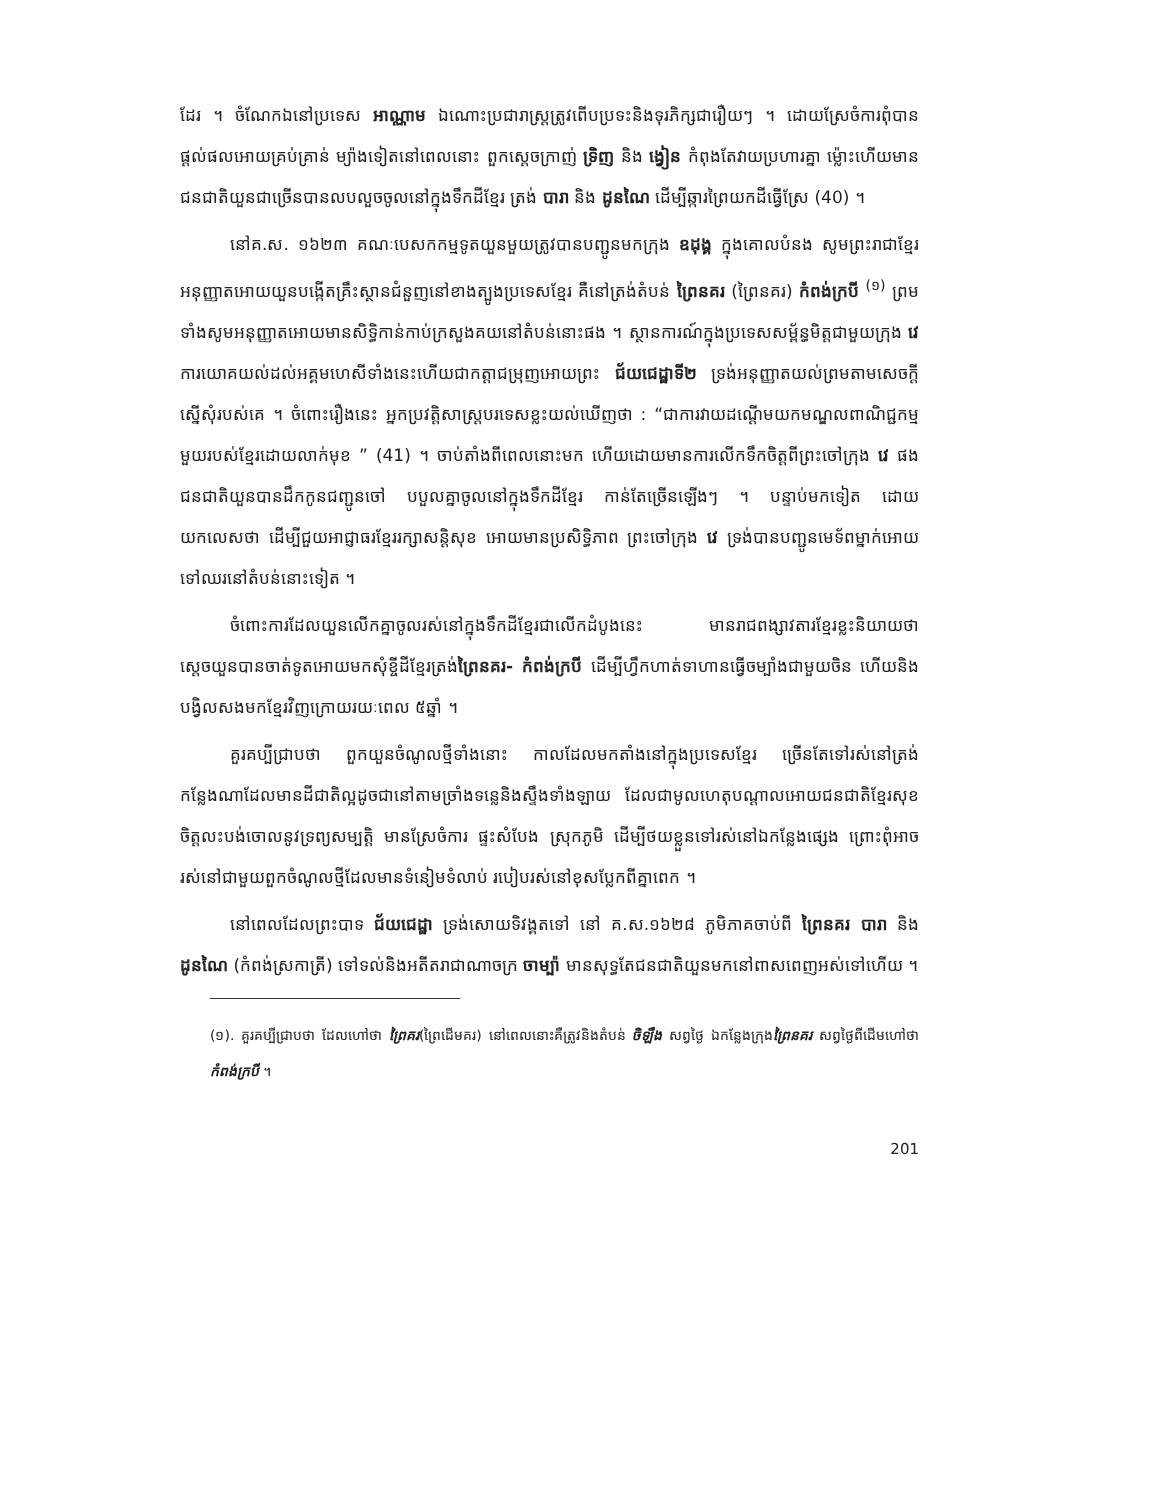ដែរ ។ ចំណែកឯនៅប្រទេស អាណ្ណាម ឯណោះប្រជារាស្ត្រត្រូវពើបប្រទះនិងទុរភិក្សជារឿយៗ ។ ដោយស្រែចំការពុំបានផ្តល់ផលអោយគ្រប់គ្រាន់ ម្យ៉ាងទៀតនៅពេលនោះ ពួកស្តេចក្រាញ់ ទ្រិញ និង ង្វៀន កំពុងតែវាយប្រហារគ្នា ម្ល៉ោះហើយមានជនជាតិយួនជាច្រើនបានលបលួចចូលនៅក្នុងទឹកដីខ្មែរ ត្រង់ បារា និង ដូនណៃ ដើម្បីឆ្ការព្រៃយកដីធ្វើស្រែ (40) ។
នៅគ.ស. ១៦២៣ គណៈបេសកកម្មទូតយួនមួយត្រូវបានបញ្ជូនមកក្រុង ឧដុង្គ ក្នុងគោលបំនង សូមព្រះរាជាខ្មែរអនុញ្ញាតអោយយួនបង្កើតគ្រឹះស្ថានជំនួញនៅខាងត្បូងប្រទេសខ្មែរ គឺនៅត្រង់តំបន់ ព្រៃនគរ (ព្រៃនគរ) កំពង់ក្របី <sup>(១)</sup> ព្រមទាំងសូមអនុញ្ញាតអោយមានសិទ្ធិកាន់កាប់ក្រសួងគយនៅតំបន់នោះផង ។ ស្ថានការណ៍ក្នុងប្រទេសសម្ព័ន្ធមិត្តជាមួយក្រុង វេ ការយោគយល់ដល់អគ្គមហេសីទាំងនេះហើយជាកត្តាជម្រុញអោយព្រះ ជ័យជេដ្ឋាទី២ ទ្រង់អនុញ្ញាតយល់ព្រមតាមសេចក្តីស្នើសុំរបស់គេ ។ ចំពោះរឿងនេះ អ្នកប្រវត្តិសាស្ត្របរទេសខ្លះយល់ឃើញថា : “ជាការវាយដណ្តើមយកមណ្ឌលពាណិជ្ជកម្មមួយរបស់ខ្មែរដោយលាក់មុខ ” (41) ។ ចាប់តាំងពីពេលនោះមក ហើយដោយមានការលើកទឹកចិត្តពីព្រះចៅក្រុង វេ ផង ជនជាតិយួនបានដឹកកូនជញ្ជូនចៅ បបួលគ្នាចូលនៅក្នុងទឹកដីខ្មែរ កាន់តែច្រើនឡើងៗ ។ បន្ទាប់មកទៀត ដោយយកលេសថា ដើម្បីជួយអាជ្ញាធរខ្មែររក្សាសន្តិសុខ អោយមានប្រសិទ្ធិភាព ព្រះចៅក្រុង វេ ទ្រង់បានបញ្ជូនមេទ័ពម្នាក់អោយទៅឈរនៅតំបន់នោះទៀត ។
ចំពោះការដែលយួនលើកគ្នាចូលរស់នៅក្នុងទឹកដីខ្មែរជាលើកដំបូងនេះ មានរាជពង្សាវតារខ្មែរខ្លះនិយាយថា ស្តេចយួនបានចាត់ទូតអោយមកសុំខ្ចីដីខ្មែរត្រង់ព្រៃនគរ- កំពង់ក្របី ដើម្បីហ្វឹកហាត់ទាហានធ្វើចម្បាំងជាមួយចិន ហើយនិងបង្វិលសងមកខ្មែរវិញក្រោយរយៈពេល ៥ឆ្នាំ ។
គួរគប្បីជ្រាបថា ពួកយួនចំណូលថ្មីទាំងនោះ កាលដែលមកតាំងនៅក្នុងប្រទេសខ្មែរ ច្រើនតែទៅរស់នៅត្រង់កន្លែងណាដែលមានដីជាតិល្អដូចជានៅតាមច្រាំងទន្លេនិងស្ទឹងទាំងឡាយ ដែលជាមូលហេតុបណ្តាលអោយជនជាតិខ្មែរសុខចិត្តលះបង់ចោលនូវទ្រព្យសម្បត្តិ មានស្រែចំការ ផ្ទះសំបែង ស្រុកភូមិ ដើម្បីថយខ្លួនទៅរស់នៅឯកន្លែងផ្សេង ព្រោះពុំអាចរស់នៅជាមួយពួកចំណូលថ្មីដែលមានទំនៀមទំលាប់ របៀបរស់នៅខុសប្លែកពីគ្នាពេក ។
នៅពេលដែលព្រះបាទ ជ័យជេដ្ឋា ទ្រង់សោយទិវង្គតទៅ នៅ គ.ស.១៦២៨ ភូមិភាគចាប់ពី ព្រៃនគរ បារា និង ដូនណៃ (កំពង់ស្រកាត្រី) ទៅទល់និងអតីតរាជាណាចក្រ ចាម្ប៉ា មានសុទ្ធតែជនជាតិយួនមកនៅពាសពេញអស់ទៅហើយ ។
(១). គួរគប្បីជ្រាបថា ដែលហៅថា ព្រៃគរ(ព្រៃដើមគរ) នៅពេលនោះគឺត្រូវនិងតំបន់ ចិឡឹង សព្វថ្ងៃ ឯកន្លែងក្រុងព្រៃនគរ សព្វថ្ងៃពីដើមហៅថា កំពង់ក្របី ។
201